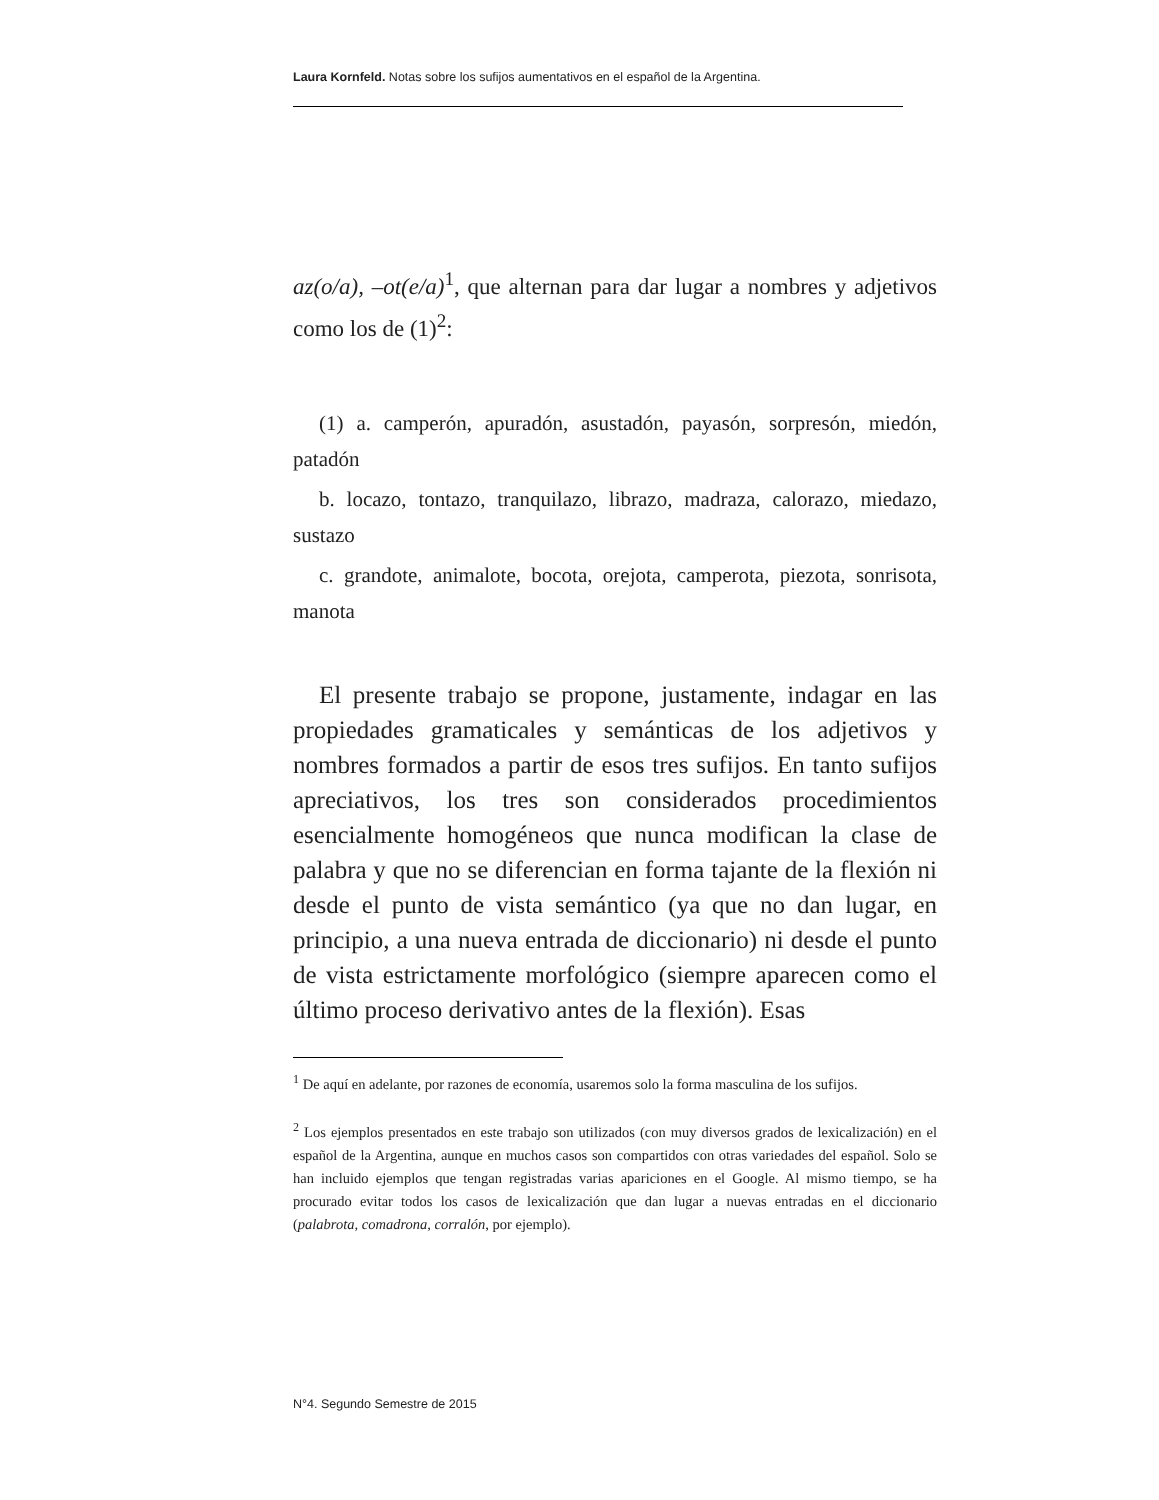Laura Kornfeld. Notas sobre los sufijos aumentativos en el español de la Argentina.
az(o/a), –ot(e/a)<sup>1</sup>, que alternan para dar lugar a nombres y adjetivos como los de (1)<sup>2</sup>:
(1) a. camperón, apuradón, asustadón, payasón, sorpresón, miedón, patadón
b. locazo, tontazo, tranquilazo, librazo, madraza, calorazo, miedazo, sustazo
c. grandote, animalote, bocota, orejota, camperota, piezota, sonrisota, manota
El presente trabajo se propone, justamente, indagar en las propiedades gramaticales y semánticas de los adjetivos y nombres formados a partir de esos tres sufijos. En tanto sufijos apreciativos, los tres son considerados procedimientos esencialmente homogéneos que nunca modifican la clase de palabra y que no se diferencian en forma tajante de la flexión ni desde el punto de vista semántico (ya que no dan lugar, en principio, a una nueva entrada de diccionario) ni desde el punto de vista estrictamente morfológico (siempre aparecen como el último proceso derivativo antes de la flexión). Esas
<sup>1</sup> De aquí en adelante, por razones de economía, usaremos solo la forma masculina de los sufijos.
<sup>2</sup> Los ejemplos presentados en este trabajo son utilizados (con muy diversos grados de lexicalización) en el español de la Argentina, aunque en muchos casos son compartidos con otras variedades del español. Solo se han incluido ejemplos que tengan registradas varias apariciones en el Google. Al mismo tiempo, se ha procurado evitar todos los casos de lexicalización que dan lugar a nuevas entradas en el diccionario (palabrota, comadrona, corralón, por ejemplo).
N°4. Segundo Semestre de 2015